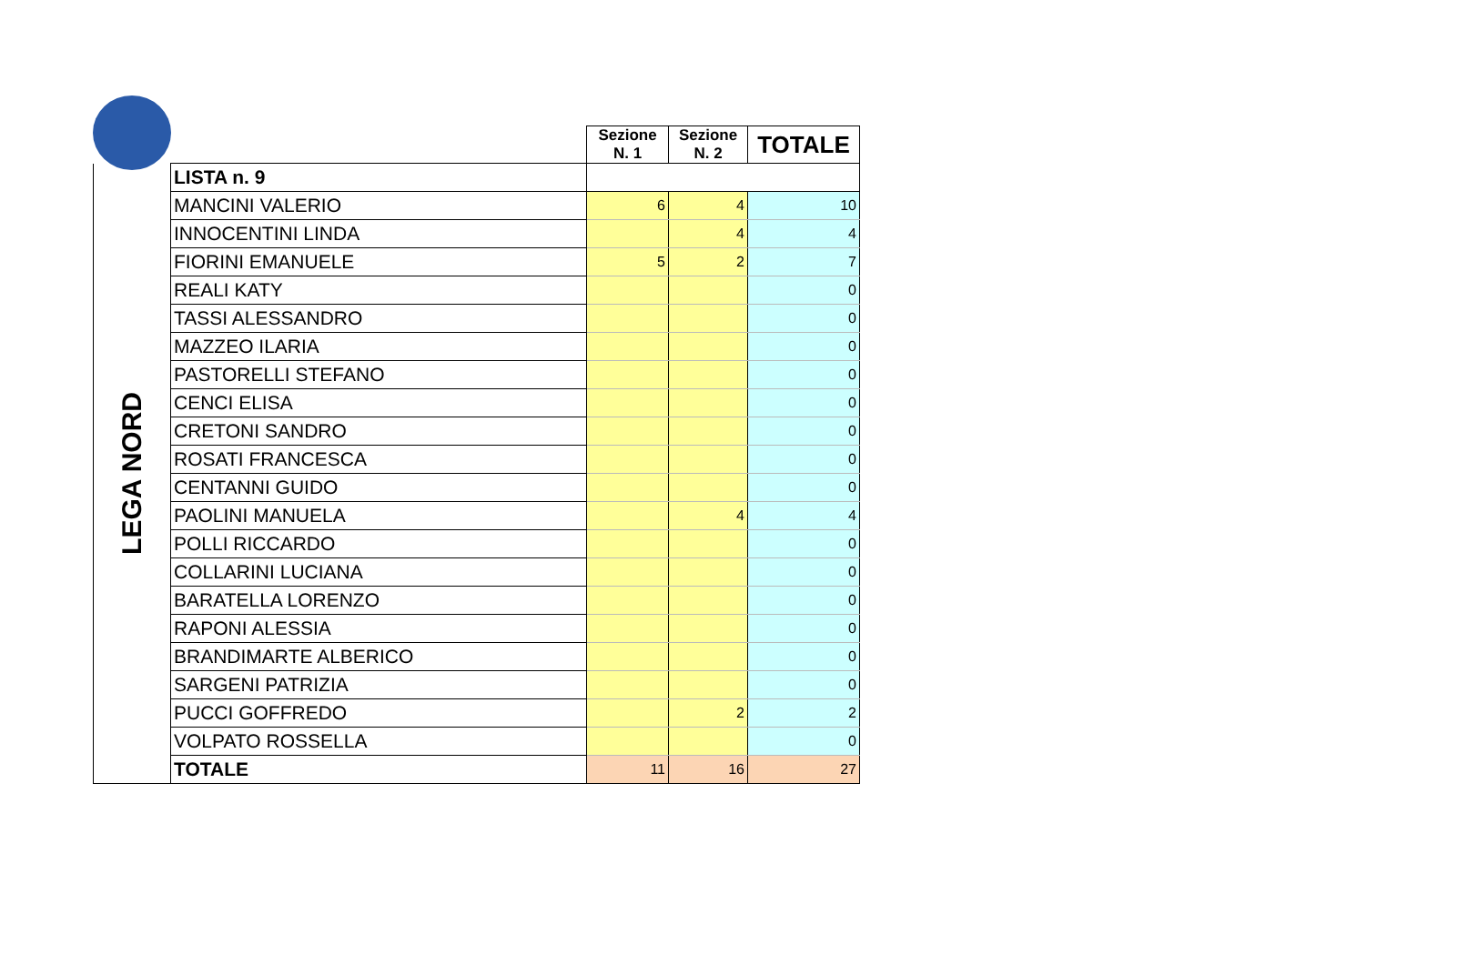| | | Sezione N. 1 | Sezione N. 2 | TOTALE |
| LEGA NORD | LISTA n. 9 | | | |
| | MANCINI VALERIO | 6 | 4 | 10 |
| | INNOCENTINI LINDA | | 4 | 4 |
| | FIORINI EMANUELE | 5 | 2 | 7 |
| | REALI KATY | | | 0 |
| | TASSI ALESSANDRO | | | 0 |
| | MAZZEO ILARIA | | | 0 |
| | PASTORELLI STEFANO | | | 0 |
| | CENCI ELISA | | | 0 |
| | CRETONI SANDRO | | | 0 |
| | ROSATI FRANCESCA | | | 0 |
| | CENTANNI GUIDO | | | 0 |
| | PAOLINI MANUELA | | 4 | 4 |
| | POLLI RICCARDO | | | 0 |
| | COLLARINI LUCIANA | | | 0 |
| | BARATELLA LORENZO | | | 0 |
| | RAPONI ALESSIA | | | 0 |
| | BRANDIMARTE ALBERICO | | | 0 |
| | SARGENI PATRIZIA | | | 0 |
| | PUCCI GOFFREDO | | 2 | 2 |
| | VOLPATO ROSSELLA | | | 0 |
| | TOTALE | 11 | 16 | 27 |